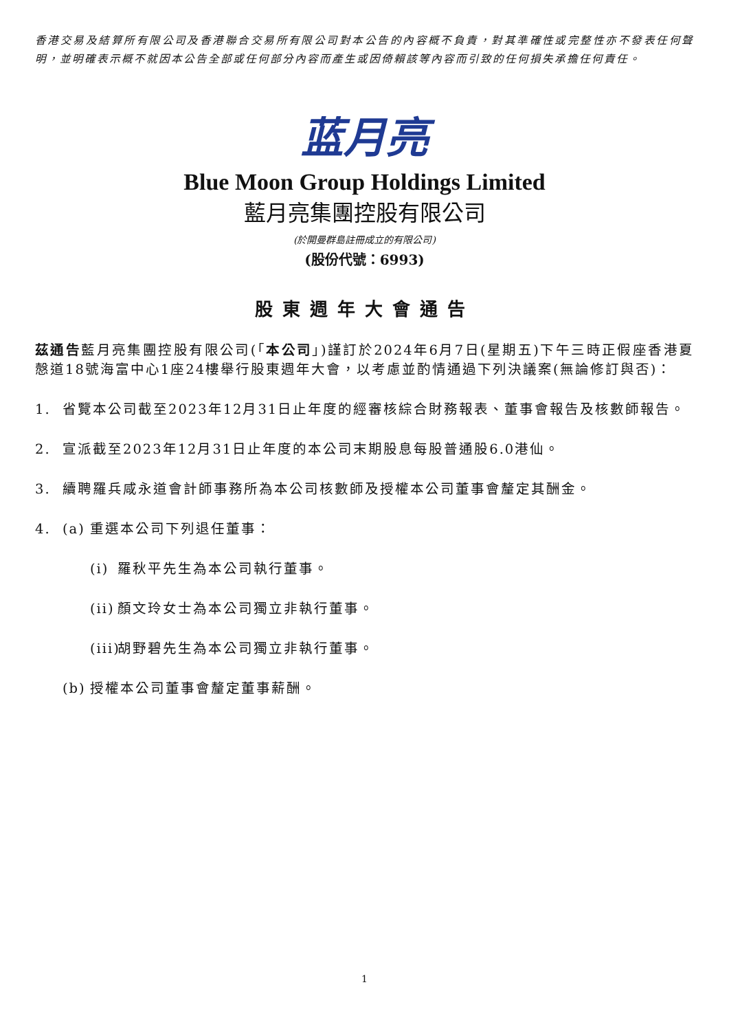香港交易及結算所有限公司及香港聯合交易所有限公司對本公告的內容概不負責，對其準確性或完整性亦不發表任何聲明，並明確表示概不就因本公告全部或任何部分內容而產生或因倚賴該等內容而引致的任何損失承擔任何責任。
蓝月亮
Blue Moon Group Holdings Limited
藍月亮集團控股有限公司
(於開曼群島註冊成立的有限公司)
(股份代號：6993)
股東週年大會通告
茲通告藍月亮集團控股有限公司(「本公司」)謹訂於2024年6月7日(星期五)下午三時正假座香港夏慤道18號海富中心1座24樓舉行股東週年大會，以考慮並酌情通過下列決議案(無論修訂與否)：
1. 省覽本公司截至2023年12月31日止年度的經審核綜合財務報表、董事會報告及核數師報告。
2. 宣派截至2023年12月31日止年度的本公司末期股息每股普通股6.0港仙。
3. 續聘羅兵咸永道會計師事務所為本公司核數師及授權本公司董事會釐定其酬金。
4. (a) 重選本公司下列退任董事：
(i) 羅秋平先生為本公司執行董事。
(ii) 顏文玲女士為本公司獨立非執行董事。
(iii) 胡野碧先生為本公司獨立非執行董事。
(b) 授權本公司董事會釐定董事薪酬。
1